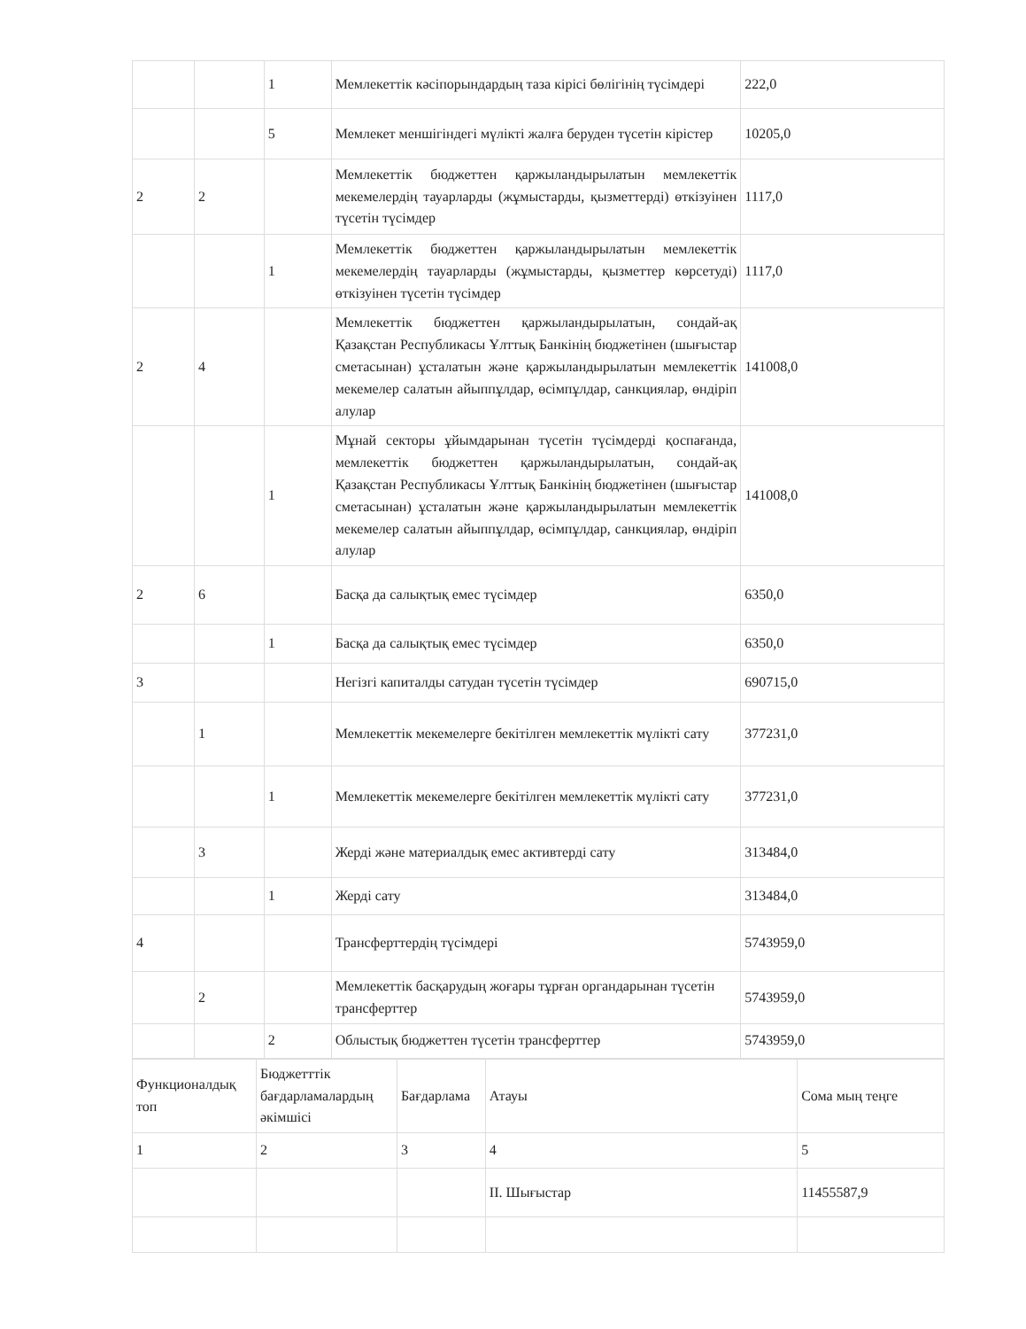| | | 1 | Мемлекеттік кәсіпорындардың таза кірісі бөлігінің түсімдері | 222,0 |
| | | 5 | Мемлекет меншігіндегі мүлікті жалға беруден түсетін кірістер | 10205,0 |
| 2 | 2 | | Мемлекеттік бюджеттен қаржыландырылатын мемлекеттік мекемелердің тауарларды (жұмыстарды, қызметтерді) өткізуінен түсетін түсімдер | 1117,0 |
| | | 1 | Мемлекеттік бюджеттен қаржыландырылатын мемлекеттік мекемелердің тауарларды (жұмыстарды, қызметтер көрсетуді) өткізуінен түсетін түсімдер | 1117,0 |
| 2 | 4 | | Мемлекеттік бюджеттен қаржыландырылатын, сондай-ақ Қазақстан Республикасы Ұлттық Банкінің бюджетінен (шығыстар сметасынан) ұсталатын және қаржыландырылатын мемлекеттік мекемелер салатын айыппұлдар, өсімпұлдар, санкциялар, өндіріп алулар | 141008,0 |
| | | 1 | Мұнай секторы ұйымдарынан түсетін түсімдерді қоспағанда, мемлекеттік бюджеттен қаржыландырылатын, сондай-ақ Қазақстан Республикасы Ұлттық Банкінің бюджетінен (шығыстар сметасынан) ұсталатын және қаржыландырылатын мемлекеттік мекемелер салатын айыппұлдар, өсімпұлдар, санкциялар, өндіріп алулар | 141008,0 |
| 2 | 6 | | Басқа да салықтық емес түсімдер | 6350,0 |
| | | 1 | Басқа да салықтық емес түсімдер | 6350,0 |
| 3 | | | Негізгі капиталды сатудан түсетін түсімдер | 690715,0 |
| | 1 | | Мемлекеттік мекемелерге бекітілген мемлекеттік мүлікті сату | 377231,0 |
| | | 1 | Мемлекеттік мекемелерге бекітілген мемлекеттік мүлікті сату | 377231,0 |
| | 3 | | Жерді және материалдық емес активтерді сату | 313484,0 |
| | | 1 | Жерді сату | 313484,0 |
| 4 | | | Трансферттердің түсімдері | 5743959,0 |
| | 2 | | Мемлекеттік басқарудың жоғары тұрған органдарынан түсетін трансферттер | 5743959,0 |
| | | 2 | Облыстық бюджеттен түсетін трансферттер | 5743959,0 |
| Функционалдық топ | Бюджетттік бағдарламалардың әкімшісі | Бағдарлама | Атауы | Сома мың теңге |
| 1 | 2 | 3 | 4 | 5 |
| | | | II. Шығыстар | 11455587,9 |